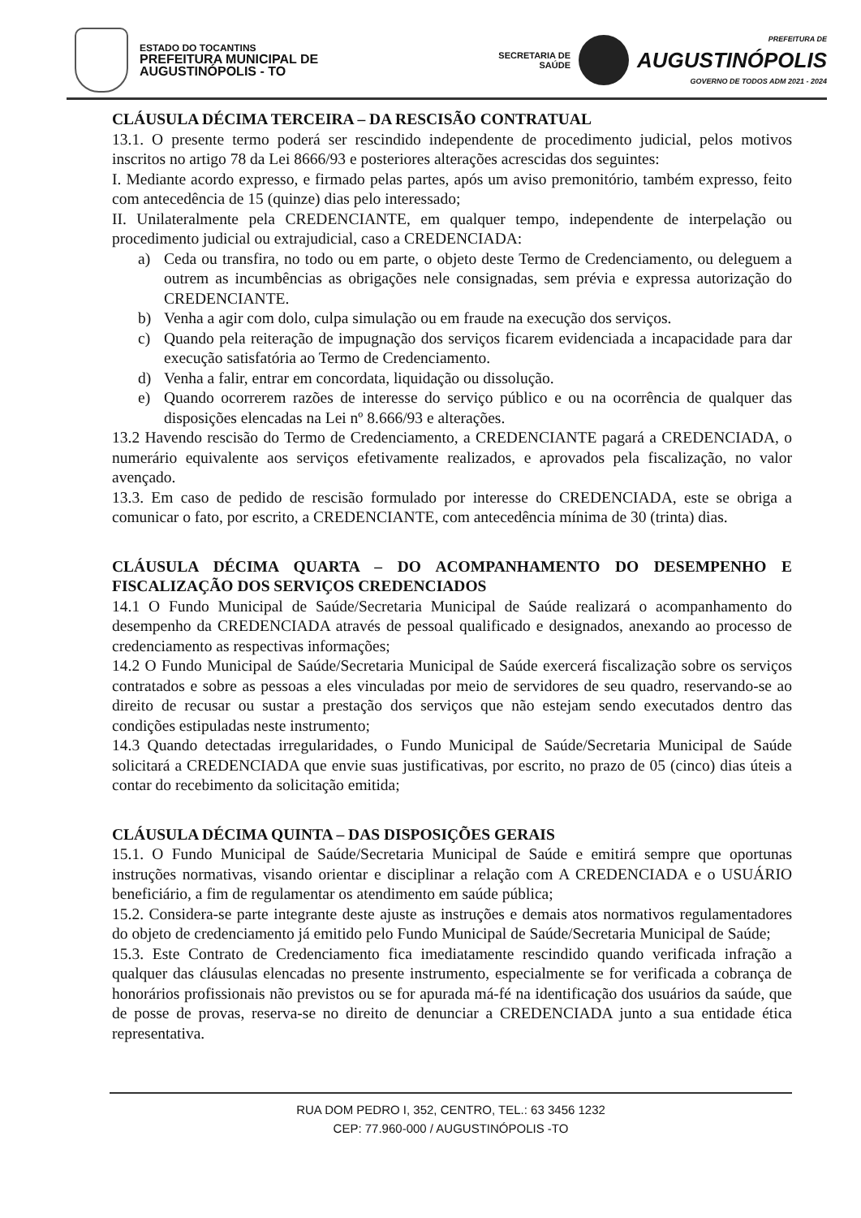ESTADO DO TOCANTINS
PREFEITURA MUNICIPAL DE
AUGUSTINÓPOLIS - TO
SECRETARIA DE
SAÚDE
PREFEITURA DE
AUGUSTINÓPOLIS
GOVERNO DE TODOS ADM 2021 - 2024
CLÁUSULA DÉCIMA TERCEIRA – DA RESCISÃO CONTRATUAL
13.1. O presente termo poderá ser rescindido independente de procedimento judicial, pelos motivos inscritos no artigo 78 da Lei 8666/93 e posteriores alterações acrescidas dos seguintes:
I. Mediante acordo expresso, e firmado pelas partes, após um aviso premonitório, também expresso, feito com antecedência de 15 (quinze) dias pelo interessado;
II. Unilateralmente pela CREDENCIANTE, em qualquer tempo, independente de interpelação ou procedimento judicial ou extrajudicial, caso a CREDENCIADA:
a) Ceda ou transfira, no todo ou em parte, o objeto deste Termo de Credenciamento, ou deleguem a outrem as incumbências as obrigações nele consignadas, sem prévia e expressa autorização do CREDENCIANTE.
b) Venha a agir com dolo, culpa simulação ou em fraude na execução dos serviços.
c) Quando pela reiteração de impugnação dos serviços ficarem evidenciada a incapacidade para dar execução satisfatória ao Termo de Credenciamento.
d) Venha a falir, entrar em concordata, liquidação ou dissolução.
e) Quando ocorrerem razões de interesse do serviço público e ou na ocorrência de qualquer das disposições elencadas na Lei nº 8.666/93 e alterações.
13.2 Havendo rescisão do Termo de Credenciamento, a CREDENCIANTE pagará a CREDENCIADA, o numerário equivalente aos serviços efetivamente realizados, e aprovados pela fiscalização, no valor avençado.
13.3. Em caso de pedido de rescisão formulado por interesse do CREDENCIADA, este se obriga a comunicar o fato, por escrito, a CREDENCIANTE, com antecedência mínima de 30 (trinta) dias.
CLÁUSULA DÉCIMA QUARTA – DO ACOMPANHAMENTO DO DESEMPENHO E FISCALIZAÇÃO DOS SERVIÇOS CREDENCIADOS
14.1 O Fundo Municipal de Saúde/Secretaria Municipal de Saúde realizará o acompanhamento do desempenho da CREDENCIADA através de pessoal qualificado e designados, anexando ao processo de credenciamento as respectivas informações;
14.2 O Fundo Municipal de Saúde/Secretaria Municipal de Saúde exercerá fiscalização sobre os serviços contratados e sobre as pessoas a eles vinculadas por meio de servidores de seu quadro, reservando-se ao direito de recusar ou sustar a prestação dos serviços que não estejam sendo executados dentro das condições estipuladas neste instrumento;
14.3 Quando detectadas irregularidades, o Fundo Municipal de Saúde/Secretaria Municipal de Saúde solicitará a CREDENCIADA que envie suas justificativas, por escrito, no prazo de 05 (cinco) dias úteis a contar do recebimento da solicitação emitida;
CLÁUSULA DÉCIMA QUINTA – DAS DISPOSIÇÕES GERAIS
15.1. O Fundo Municipal de Saúde/Secretaria Municipal de Saúde e emitirá sempre que oportunas instruções normativas, visando orientar e disciplinar a relação com A CREDENCIADA e o USUÁRIO beneficiário, a fim de regulamentar os atendimento em saúde pública;
15.2. Considera-se parte integrante deste ajuste as instruções e demais atos normativos regulamentadores do objeto de credenciamento já emitido pelo Fundo Municipal de Saúde/Secretaria Municipal de Saúde;
15.3. Este Contrato de Credenciamento fica imediatamente rescindido quando verificada infração a qualquer das cláusulas elencadas no presente instrumento, especialmente se for verificada a cobrança de honorários profissionais não previstos ou se for apurada má-fé na identificação dos usuários da saúde, que de posse de provas, reserva-se no direito de denunciar a CREDENCIADA junto a sua entidade ética representativa.
RUA DOM PEDRO I, 352, CENTRO, TEL.: 63 3456 1232
CEP: 77.960-000 / AUGUSTINÓPOLIS -TO